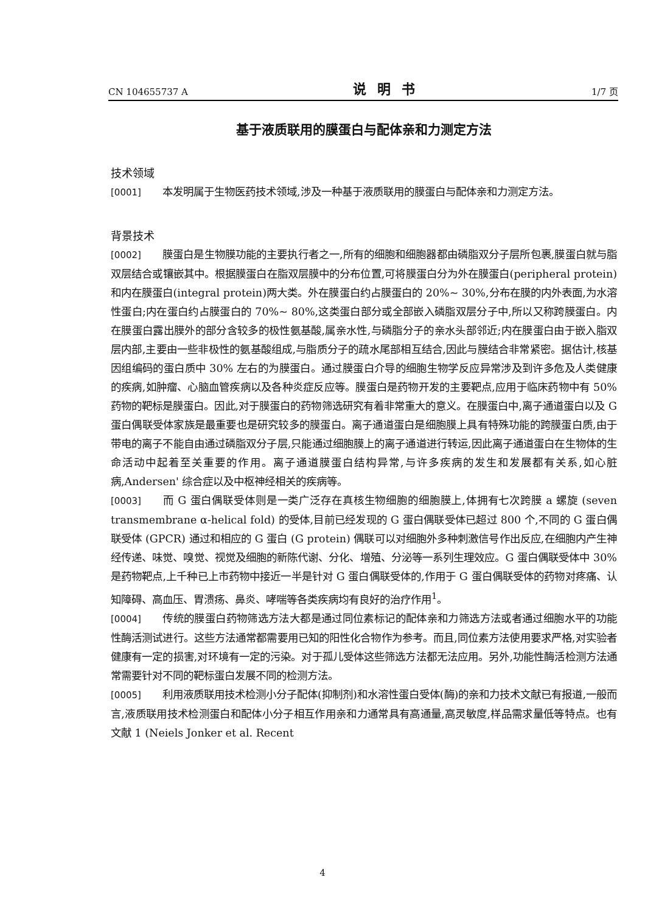CN 104655737 A 说明书 1/7 页
基于液质联用的膜蛋白与配体亲和力测定方法
技术领域
[0001] 本发明属于生物医药技术领域,涉及一种基于液质联用的膜蛋白与配体亲和力测定方法。
背景技术
[0002] 膜蛋白是生物膜功能的主要执行者之一,所有的细胞和细胞器都由磷脂双分子层所包裹,膜蛋白就与脂双层结合或镶嵌其中。根据膜蛋白在脂双层膜中的分布位置,可将膜蛋白分为外在膜蛋白(peripheral protein)和内在膜蛋白(integral protein)两大类。外在膜蛋白约占膜蛋白的 20%~ 30%,分布在膜的内外表面,为水溶性蛋白;内在蛋白约占膜蛋白的 70%~ 80%,这类蛋白部分或全部嵌入磷脂双层分子中,所以又称跨膜蛋白。内在膜蛋白露出膜外的部分含较多的极性氨基酸,属亲水性,与磷脂分子的亲水头部邻近;内在膜蛋白由于嵌入脂双层内部,主要由一些非极性的氨基酸组成,与脂质分子的疏水尾部相互结合,因此与膜结合非常紧密。据估计,核基因组编码的蛋白质中 30% 左右的为膜蛋白。通过膜蛋白介导的细胞生物学反应异常涉及到许多危及人类健康的疾病,如肿瘤、心脑血管疾病以及各种炎症反应等。膜蛋白是药物开发的主要靶点,应用于临床药物中有 50% 药物的靶标是膜蛋白。因此,对于膜蛋白的药物筛选研究有着非常重大的意义。在膜蛋白中,离子通道蛋白以及 G 蛋白偶联受体家族是最重要也是研究较多的膜蛋白。离子通道蛋白是细胞膜上具有特殊功能的跨膜蛋白质,由于带电的离子不能自由通过磷脂双分子层,只能通过细胞膜上的离子通道进行转运,因此离子通道蛋白在生物体的生命活动中起着至关重要的作用。离子通道膜蛋白结构异常,与许多疾病的发生和发展都有关系,如心脏病,Andersen' 综合症以及中枢神经相关的疾病等。
[0003] 而 G 蛋白偶联受体则是一类广泛存在真核生物细胞的细胞膜上,体拥有七次跨膜 a 螺旋 (seven transmembrane α-helical fold) 的受体,目前已经发现的 G 蛋白偶联受体已超过 800 个,不同的 G 蛋白偶联受体 (GPCR) 通过和相应的 G 蛋白 (G protein) 偶联可以对细胞外多种刺激信号作出反应,在细胞内产生神经传递、味觉、嗅觉、视觉及细胞的新陈代谢、分化、增殖、分泌等一系列生理效应。G 蛋白偶联受体中 30% 是药物靶点,上千种已上市药物中接近一半是针对 G 蛋白偶联受体的,作用于 G 蛋白偶联受体的药物对疼痛、认知障碍、高血压、胃溃疡、鼻炎、哮喘等各类疾病均有良好的治疗作用<sup>1</sup>。
[0004] 传统的膜蛋白药物筛选方法大都是通过同位素标记的配体亲和力筛选方法或者通过细胞水平的功能性酶活测试进行。这些方法通常都需要用已知的阳性化合物作为参考。而且,同位素方法使用要求严格,对实验者健康有一定的损害,对环境有一定的污染。对于孤儿受体这些筛选方法都无法应用。另外,功能性酶活检测方法通常需要针对不同的靶标蛋白发展不同的检测方法。
[0005] 利用液质联用技术检测小分子配体(抑制剂)和水溶性蛋白受体(酶)的亲和力技术文献已有报道,一般而言,液质联用技术检测蛋白和配体小分子相互作用亲和力通常具有高通量,高灵敏度,样品需求量低等特点。也有文献 1 (Neiels Jonker et al. Recent
4